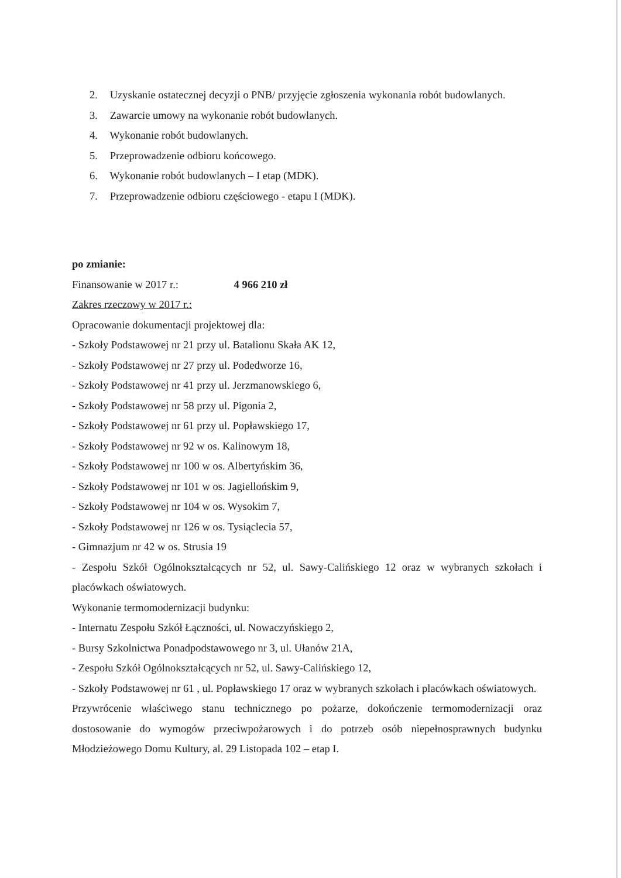2. Uzyskanie ostatecznej decyzji o PNB/ przyjęcie zgłoszenia wykonania robót budowlanych.
3. Zawarcie umowy na wykonanie robót budowlanych.
4. Wykonanie robót budowlanych.
5. Przeprowadzenie odbioru końcowego.
6. Wykonanie robót budowlanych – I etap (MDK).
7. Przeprowadzenie odbioru częściowego - etapu I (MDK).
po zmianie:
Finansowanie w 2017 r.: 4 966 210 zł
Zakres rzeczowy w 2017 r.:
Opracowanie dokumentacji projektowej dla:
- Szkoły Podstawowej nr 21 przy ul. Batalionu Skała AK 12,
- Szkoły Podstawowej nr 27 przy ul. Podedworze 16,
- Szkoły Podstawowej nr 41 przy ul. Jerzmanowskiego 6,
- Szkoły Podstawowej nr 58 przy ul. Pigonia 2,
- Szkoły Podstawowej nr 61 przy ul. Popławskiego 17,
- Szkoły Podstawowej nr 92 w os. Kalinowym 18,
- Szkoły Podstawowej nr 100 w os. Albertyńskim 36,
- Szkoły Podstawowej nr 101 w os. Jagiellońskim 9,
- Szkoły Podstawowej nr 104 w os. Wysokim 7,
- Szkoły Podstawowej nr 126 w os. Tysiąclecia 57,
- Gimnazjum nr 42 w os. Strusia 19
- Zespołu Szkół Ogólnokształcących nr 52, ul. Sawy-Calińskiego 12 oraz w wybranych szkołach i placówkach oświatowych.
Wykonanie termomodernizacji budynku:
- Internatu Zespołu Szkół Łączności, ul. Nowaczyńskiego 2,
- Bursy Szkolnictwa Ponadpodstawowego nr 3, ul. Ułanów 21A,
- Zespołu Szkół Ogólnokształcących nr 52, ul. Sawy-Calińskiego 12,
- Szkoły Podstawowej nr 61 , ul. Popławskiego 17 oraz w wybranych szkołach i placówkach oświatowych.
Przywrócenie właściwego stanu technicznego po pożarze, dokończenie termomodernizacji oraz dostosowanie do wymogów przeciwpożarowych i do potrzeb osób niepełnosprawnych budynku Młodzieżowego Domu Kultury, al. 29 Listopada 102 – etap I.